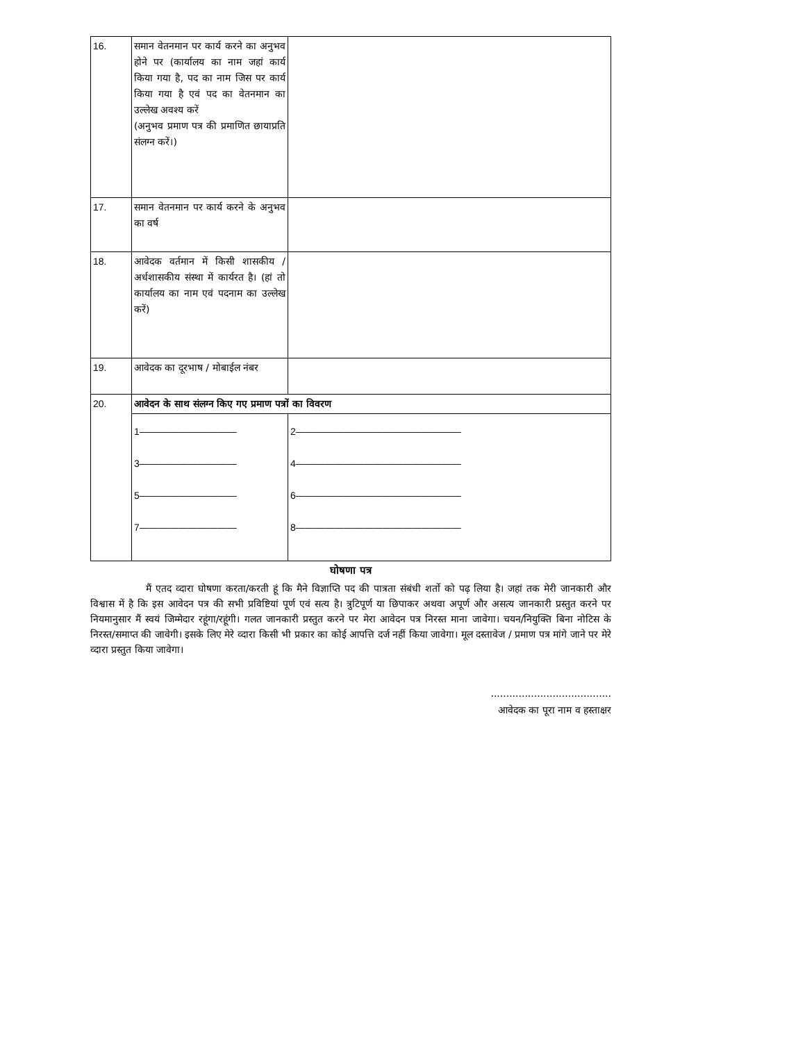| 16. | समान वेतनमान पर कार्य करने का अनुभव होने पर (कार्यालय का नाम जहां कार्य किया गया है, पद का नाम जिस पर कार्य किया गया है एवं पद का वेतनमान का उल्लेख अवश्य करें (अनुभव प्रमाण पत्र की प्रमाणित छायाप्रति संलग्न करें।) | |
| 17. | समान वेतनमान पर कार्य करने के अनुभव का वर्ष | |
| 18. | आवेदक वर्तमान में किसी शासकीय / अर्धशासकीय संस्था में कार्यरत है। (हां तो कार्यालय का नाम एवं पदनाम का उल्लेख करें) | |
| 19. | आवेदक का दूरभाष / मोबाईल नंबर | |
| 20. | आवेदन के साथ संलग्न किए गए प्रमाण पत्रों का विवरण | |
| | 1—————————— 3—————————— 5—————————— 7—————————— | 2————————————————— 4————————————————— 6————————————————— 8————————————————— |
घोषणा पत्र
मैं एतद व्दारा घोषणा करता/करती हूं कि मैने विज्ञाप्ति पद की पात्रता संबंधी शर्तो को पढ़ लिया है। जहां तक मेरी जानकारी और विश्वास में है कि इस आवेदन पत्र की सभी प्रविष्टियां पूर्ण एवं सत्य है। त्रुटिपूर्ण या छिपाकर अथवा अपूर्ण और असत्य जानकारी प्रस्तुत करने पर नियमानुसार मैं स्वयं जिम्मेदार रहूंगा/रहूंगी। गलत जानकारी प्रस्तुत करने पर मेरा आवेदन पत्र निरस्त माना जावेगा। चयन/नियुक्ति बिना नोटिस के निरस्त/समाप्त की जावेगी। इसके लिए मेरे व्दारा किसी भी प्रकार का कोई आपत्ति दर्ज नहीं किया जावेगा। मूल दस्तावेज / प्रमाण पत्र मांगे जाने पर मेरे व्दारा प्रस्तुत किया जावेगा।
.......................................
आवेदक का पूरा नाम व हस्ताक्षर